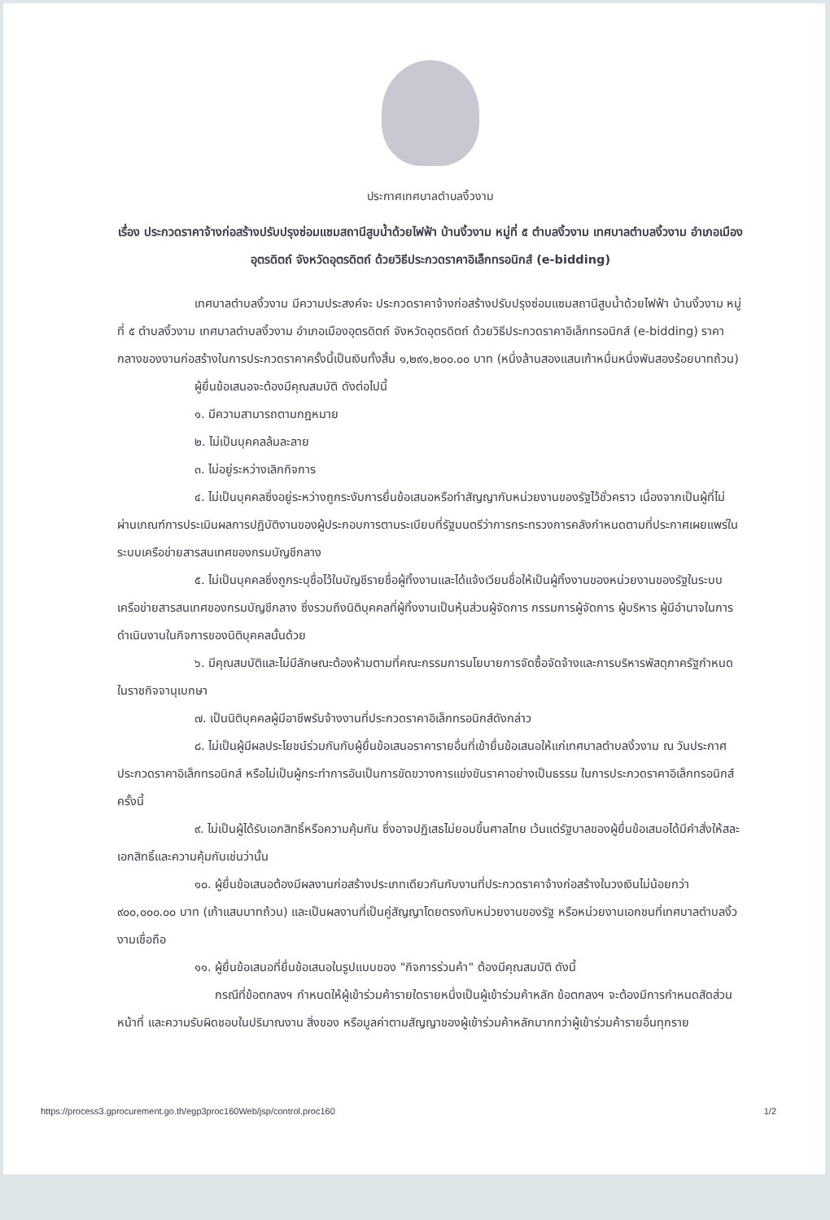ประกาศเทศบาลตำบลงิ้วงาม
เรื่อง ประกวดราคาจ้างก่อสร้างปรับปรุงซ่อมแซมสถานีสูบน้ำด้วยไฟฟ้า บ้านงิ้วงาม หมู่ที่ ๕ ตำบลงิ้วงาม เทศบาลตำบลงิ้วงาม อำเภอเมืองอุตรดิตถ์ จังหวัดอุตรดิตถ์ ด้วยวิธีประกวดราคาอิเล็กทรอนิกส์ (e-bidding)
เทศบาลตำบลงิ้วงาม มีความประสงค์จะ ประกวดราคาจ้างก่อสร้างปรับปรุงซ่อมแซมสถานีสูบน้ำด้วยไฟฟ้า บ้านงิ้วงาม หมู่ที่ ๕ ตำบลงิ้วงาม เทศบาลตำบลงิ้วงาม อำเภอเมืองอุตรดิตถ์ จังหวัดอุตรดิตถ์ ด้วยวิธีประกวดราคาอิเล็กทรอนิกส์ (e-bidding) ราคากลางของงานก่อสร้างในการประกวดราคาครั้งนี้เป็นเงินทั้งสิ้น ๑,๒๙๑,๒๐๐.๐๐ บาท (หนึ่งล้านสองแสนเก้าหมื่นหนึ่งพันสองร้อยบาทถ้วน)
ผู้ยื่นข้อเสนอจะต้องมีคุณสมบัติ ดังต่อไปนี้
๑. มีความสามารถตามกฎหมาย
๒. ไม่เป็นบุคคลล้มละลาย
๓. ไม่อยู่ระหว่างเลิกกิจการ
๔. ไม่เป็นบุคคลซึ่งอยู่ระหว่างถูกระงับการยื่นข้อเสนอหรือทำสัญญากับหน่วยงานของรัฐไว้ชั่วคราว เนื่องจากเป็นผู้ที่ไม่ผ่านเกณฑ์การประเมินผลการปฏิบัติงานของผู้ประกอบการตามระเบียบที่รัฐมนตรีว่าการกระทรวงการคลังกำหนดตามที่ประกาศเผยแพร่ในระบบเครือข่ายสารสนเทศของกรมบัญชีกลาง
๕. ไม่เป็นบุคคลซึ่งถูกระบุชื่อไว้ในบัญชีรายชื่อผู้ทิ้งงานและได้แจ้งเวียนชื่อให้เป็นผู้ทิ้งงานของหน่วยงานของรัฐในระบบเครือข่ายสารสนเทศของกรมบัญชีกลาง ซึ่งรวมถึงนิติบุคคลที่ผู้ทิ้งงานเป็นหุ้นส่วนผู้จัดการ กรรมการผู้จัดการ ผู้บริหาร ผู้มีอำนาจในการดำเนินงานในกิจการของนิติบุคคลนั้นด้วย
๖. มีคุณสมบัติและไม่มีลักษณะต้องห้ามตามที่คณะกรรมการนโยบายการจัดซื้อจัดจ้างและการบริหารพัสดุภาครัฐกำหนดในราชกิจจานุเบกษา
๗. เป็นนิติบุคคลผู้มีอาชีพรับจ้างงานที่ประกวดราคาอิเล็กทรอนิกส์ดังกล่าว
๘. ไม่เป็นผู้มีผลประโยชน์ร่วมกันกับผู้ยื่นข้อเสนอราคารายอื่นที่เข้ายื่นข้อเสนอให้แก่เทศบาลตำบลงิ้วงาม ณ วันประกาศประกวดราคาอิเล็กทรอนิกส์ หรือไม่เป็นผู้กระทำการอันเป็นการขัดขวางการแข่งขันราคาอย่างเป็นธรรม ในการประกวดราคาอิเล็กทรอนิกส์ครั้งนี้
๙. ไม่เป็นผู้ได้รับเอกสิทธิ์หรือความคุ้มกัน ซึ่งอาจปฏิเสธไม่ยอมขึ้นศาลไทย เว้นแต่รัฐบาลของผู้ยื่นข้อเสนอได้มีคำสั่งให้สละเอกสิทธิ์และความคุ้มกันเช่นว่านั้น
๑๐. ผู้ยื่นข้อเสนอต้องมีผลงานก่อสร้างประเภทเดียวกันกับงานที่ประกวดราคาจ้างก่อสร้างในวงเงินไม่น้อยกว่า ๙๐๐,๐๐๐.๐๐ บาท (เก้าแสนบาทถ้วน) และเป็นผลงานที่เป็นคู่สัญญาโดยตรงกับหน่วยงานของรัฐ หรือหน่วยงานเอกชนที่เทศบาลตำบลงิ้วงามเชื่อถือ
๑๑. ผู้ยื่นข้อเสนอที่ยื่นข้อเสนอในรูปแบบของ "กิจการร่วมค้า" ต้องมีคุณสมบัติ ดังนี้
กรณีที่ข้อตกลงฯ กำหนดให้ผู้เข้าร่วมค้ารายใดรายหนึ่งเป็นผู้เข้าร่วมค้าหลัก ข้อตกลงฯ จะต้องมีการกำหนดสัดส่วนหน้าที่ และความรับผิดชอบในปริมาณงาน สิ่งของ หรือมูลค่าตามสัญญาของผู้เข้าร่วมค้าหลักมากกว่าผู้เข้าร่วมค้ารายอื่นทุกราย
https://process3.gprocurement.go.th/egp3proc160Web/jsp/control.proc160 1/2